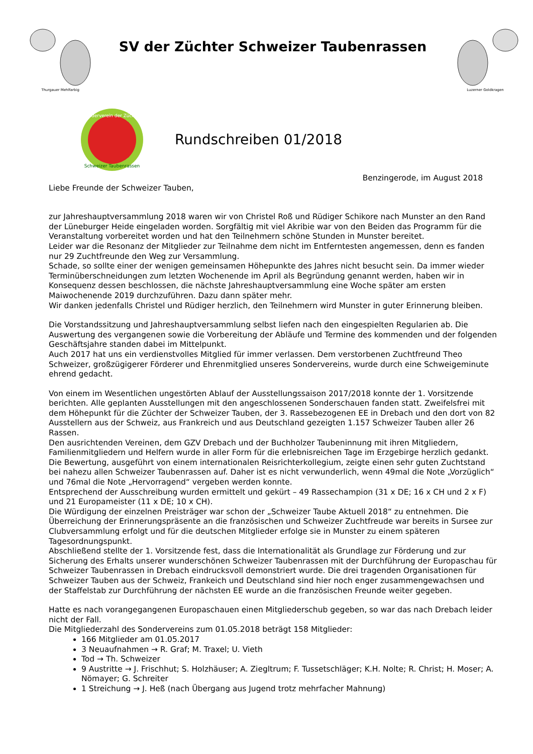Thurgauer Mehlfarbig
SV der Züchter Schweizer Taubenrassen
Luzerner Goldkragen
Sonderverein der Züchter
Schweizer Taubenrassen
Rundschreiben 01/2018
Benzingerode, im August 2018
Liebe Freunde der Schweizer Tauben,
zur Jahreshauptversammlung 2018 waren wir von Christel Roß und Rüdiger Schikore nach Munster an den Rand der Lüneburger Heide eingeladen worden. Sorgfältig mit viel Akribie war von den Beiden das Programm für die Veranstaltung vorbereitet worden und hat den Teilnehmern schöne Stunden in Munster bereitet.
Leider war die Resonanz der Mitglieder zur Teilnahme dem nicht im Entferntesten angemessen, denn es fanden nur 29 Zuchtfreunde den Weg zur Versammlung.
Schade, so sollte einer der wenigen gemeinsamen Höhepunkte des Jahres nicht besucht sein. Da immer wieder Terminüberschneidungen zum letzten Wochenende im April als Begründung genannt werden, haben wir in Konsequenz dessen beschlossen, die nächste Jahreshauptversammlung eine Woche später am ersten Maiwochenende 2019 durchzuführen. Dazu dann später mehr.
Wir danken jedenfalls Christel und Rüdiger herzlich, den Teilnehmern wird Munster in guter Erinnerung bleiben.
Die Vorstandssitzung und Jahreshauptversammlung selbst liefen nach den eingespielten Regularien ab. Die Auswertung des vergangenen sowie die Vorbereitung der Abläufe und Termine des kommenden und der folgenden Geschäftsjahre standen dabei im Mittelpunkt.
Auch 2017 hat uns ein verdienstvolles Mitglied für immer verlassen. Dem verstorbenen Zuchtfreund Theo Schweizer, großzügigerer Förderer und Ehrenmitglied unseres Sondervereins, wurde durch eine Schweigeminute ehrend gedacht.
Von einem im Wesentlichen ungestörten Ablauf der Ausstellungssaison 2017/2018 konnte der 1. Vorsitzende berichten. Alle geplanten Ausstellungen mit den angeschlossenen Sonderschauen fanden statt. Zweifelsfrei mit dem Höhepunkt für die Züchter der Schweizer Tauben, der 3. Rassebezogenen EE in Drebach und den dort von 82 Ausstellern aus der Schweiz, aus Frankreich und aus Deutschland gezeigten 1.157 Schweizer Tauben aller 26 Rassen.
Den ausrichtenden Vereinen, dem GZV Drebach und der Buchholzer Taubeninnung mit ihren Mitgliedern, Familienmitgliedern und Helfern wurde in aller Form für die erlebnisreichen Tage im Erzgebirge herzlich gedankt.
Die Bewertung, ausgeführt von einem internationalen Reisrichterkollegium, zeigte einen sehr guten Zuchtstand bei nahezu allen Schweizer Taubenrassen auf. Daher ist es nicht verwunderlich, wenn 49mal die Note „Vorzüglich“ und 76mal die Note „Hervorragend“ vergeben werden konnte.
Entsprechend der Ausschreibung wurden ermittelt und gekürt – 49 Rassechampion (31 x DE; 16 x CH und 2 x F) und 21 Europameister (11 x DE; 10 x CH).
Die Würdigung der einzelnen Preisträger war schon der „Schweizer Taube Aktuell 2018“ zu entnehmen. Die Überreichung der Erinnerungspräsente an die französischen und Schweizer Zuchtfreude war bereits in Sursee zur Clubversammlung erfolgt und für die deutschen Mitglieder erfolge sie in Munster zu einem späteren Tagesordnungspunkt.
Abschließend stellte der 1. Vorsitzende fest, dass die Internationalität als Grundlage zur Förderung und zur Sicherung des Erhalts unserer wunderschönen Schweizer Taubenrassen mit der Durchführung der Europaschau für Schweizer Taubenrassen in Drebach eindrucksvoll demonstriert wurde. Die drei tragenden Organisationen für Schweizer Tauben aus der Schweiz, Frankeich und Deutschland sind hier noch enger zusammengewachsen und der Staffelstab zur Durchführung der nächsten EE wurde an die französischen Freunde weiter gegeben.
Hatte es nach vorangegangenen Europaschauen einen Mitgliederschub gegeben, so war das nach Drebach leider nicht der Fall.
Die Mitgliederzahl des Sondervereins zum 01.05.2018 beträgt 158 Mitglieder:
166 Mitglieder am 01.05.2017
3 Neuaufnahmen → R. Graf; M. Traxel; U. Vieth
Tod → Th. Schweizer
9 Austritte → J. Frischhut; S. Holzhäuser; A. Ziegltrum; F. Tussetschläger; K.H. Nolte; R. Christ; H. Moser; A. Nömayer; G. Schreiter
1 Streichung → J. Heß (nach Übergang aus Jugend trotz mehrfacher Mahnung)